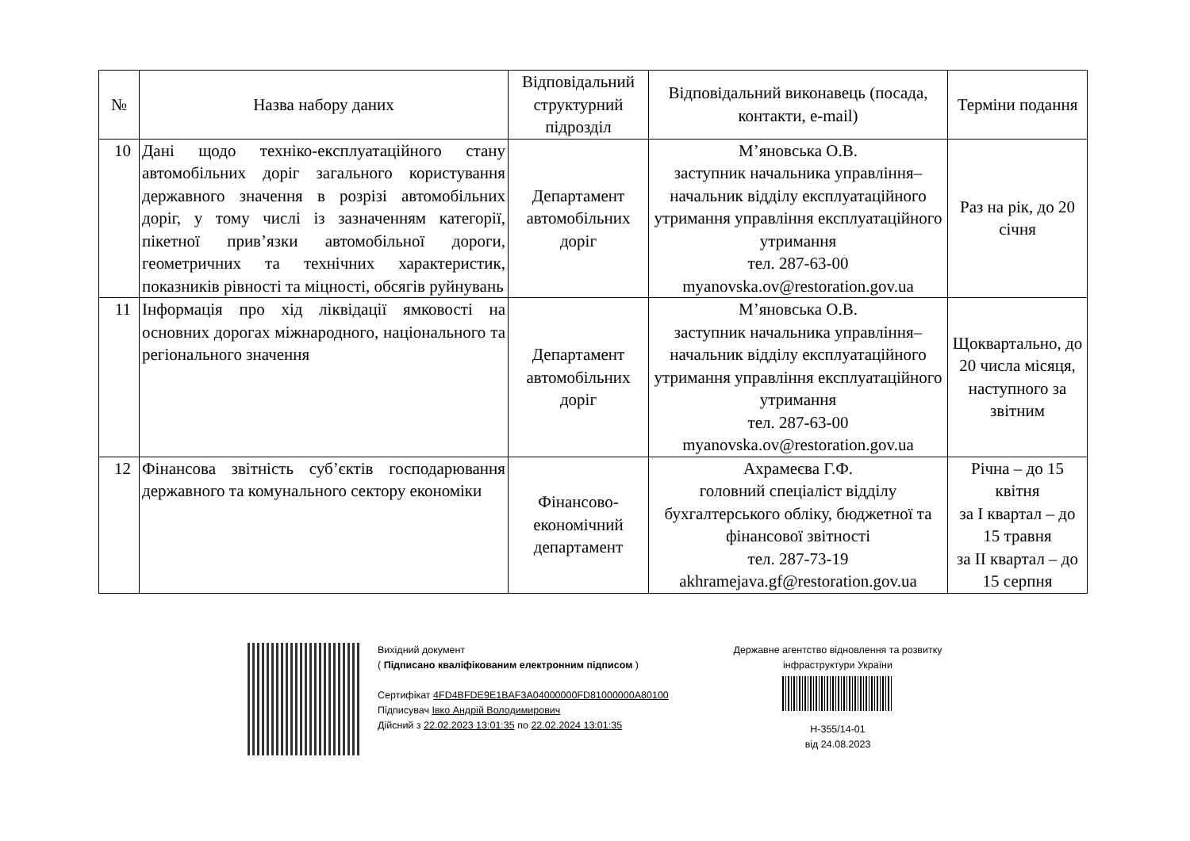| № | Назва набору даних | Відповідальний структурний підрозділ | Відповідальний виконавець (посада, контакти, e-mail) | Терміни подання |
| --- | --- | --- | --- | --- |
| 10 | Дані щодо техніко-експлуатаційного стану автомобільних доріг загального користування державного значення в розрізі автомобільних доріг, у тому числі із зазначенням категорії, пікетної прив’язки автомобільної дороги, геометричних та технічних характеристик, показників рівності та міцності, обсягів руйнувань | Департамент автомобільних доріг | М’яновська О.В. заступник начальника управління–начальник відділу експлуатаційного утримання управління експлуатаційного утримання тел. 287-63-00 myanovska.ov@restoration.gov.ua | Раз на рік, до 20 січня |
| 11 | Інформація про хід ліквідації ямковості на основних дорогах міжнародного, національного та регіонального значення | Департамент автомобільних доріг | М’яновська О.В. заступник начальника управління–начальник відділу експлуатаційного утримання управління експлуатаційного утримання тел. 287-63-00 myanovska.ov@restoration.gov.ua | Щоквартально, до 20 числа місяця, наступного за звітним |
| 12 | Фінансова звітність суб’єктів господарювання державного та комунального сектору економіки | Фінансово-економічний департамент | Ахрамеєва Г.Ф. головний спеціаліст відділу бухгалтерського обліку, бюджетної та фінансової звітності тел. 287-73-19 akhramejava.gf@restoration.gov.ua | Річна – до 15 квітня за І квартал – до 15 травня за ІІ квартал – до 15 серпня |
Вихідний документ
( Підписано кваліфікованим електронним підписом )
Сертифікат 4FD4BFDE9E1BAF3A04000000FD81000000A80100
Підписувач Івко Андрій Володимирович
Дійсний з 22.02.2023 13:01:35 по 22.02.2024 13:01:35
Державне агентство відновлення та розвитку інфраструктури України
Н-355/14-01
від 24.08.2023